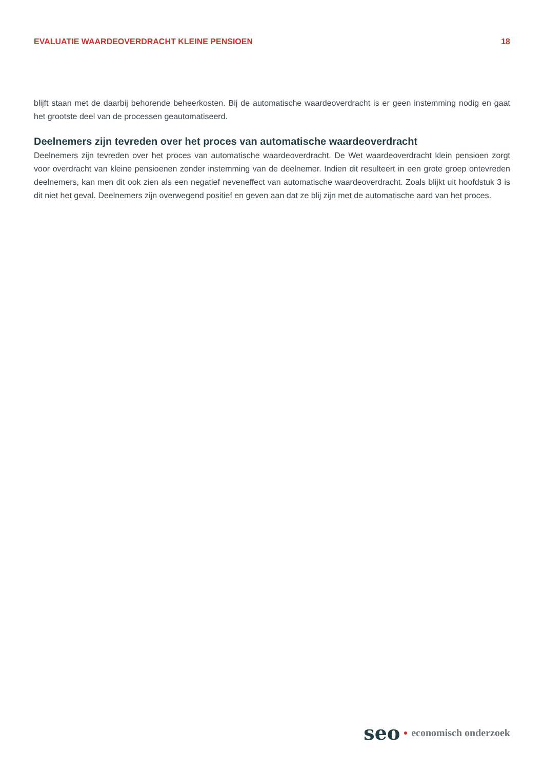EVALUATIE WAARDEOVERDRACHT KLEINE PENSIOEN 18
blijft staan met de daarbij behorende beheerkosten. Bij de automatische waardeoverdracht is er geen instemming nodig en gaat het grootste deel van de processen geautomatiseerd.
Deelnemers zijn tevreden over het proces van automatische waardeoverdracht
Deelnemers zijn tevreden over het proces van automatische waardeoverdracht. De Wet waardeoverdracht klein pensioen zorgt voor overdracht van kleine pensioenen zonder instemming van de deelnemer. Indien dit resulteert in een grote groep ontevreden deelnemers, kan men dit ook zien als een negatief neveneffect van automatische waardeoverdracht. Zoals blijkt uit hoofdstuk 3 is dit niet het geval. Deelnemers zijn overwegend positief en geven aan dat ze blij zijn met de automatische aard van het proces.
seo economisch onderzoek